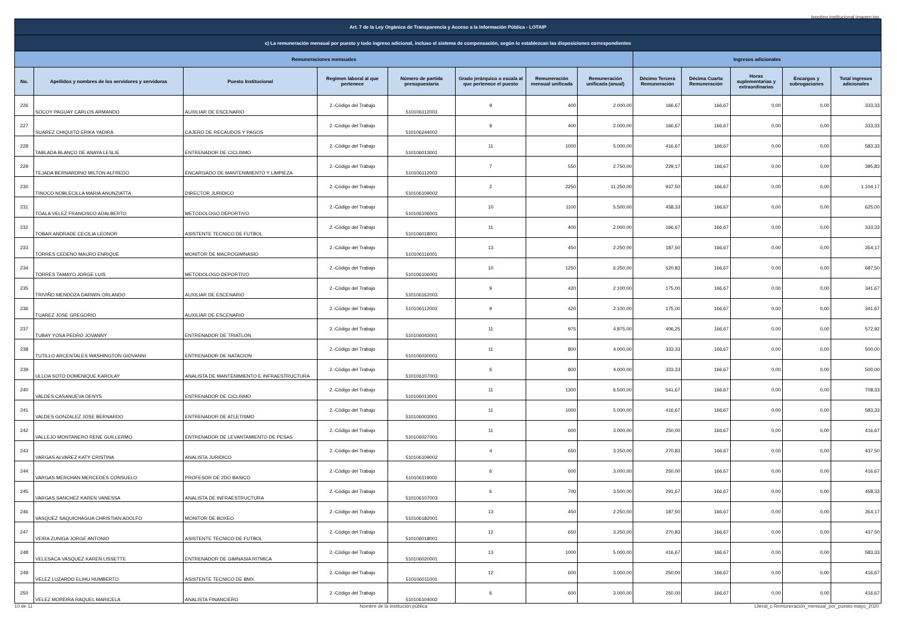logotipo institucional imagen jpg
| Art. 7 de la Ley Orgánica de Transparencia y Acceso a la Información Pública - LOTAIP | | | | | | | | | | | | |
| --- | --- | --- | --- | --- | --- | --- | --- | --- | --- | --- | --- | --- |
| c) La remuneración mensual por puesto y todo ingreso adicional, incluso el sistema de compensación, según lo establezcan las disposiciones correspondientes | | | | | | | | | | | | |
| Remuneraciones mensuales | | | | | | | | Ingresos adicionales | | | | |
| No. | Apellidos y nombres de los servidores y servidoras | Puesto Institucional | Regimen laboral al que pertenece | Número de partida presupuestaria | Grado jerárquico o escala al que pertenece el puesto | Remuneración mensual unificada | Remuneración unificada (anual) | Décimo Tercera Remuneración | Décima Cuarta Remuneración | Horas suplementarias y extraordinarias | Encargos y subrogaciones | Total ingresos adicionales |
| 226 | SOCOY PAGUAY CARLOS ARMANDO | AUXILIAR DE ESCENARIO | 2.-Código del Trabajo | 510106112003 | 9 | 400 | 2.000,00 | 166,67 | 166,67 | 0,00 | 0,00 | 333,33 |
| 227 | SUAREZ CHIQUITO ERIKA YADIRA | CAJERO DE RECAUDOS Y PAGOS | 2.-Código del Trabajo | 510106244002 | 9 | 400 | 2.000,00 | 166,67 | 166,67 | 0,00 | 0,00 | 333,33 |
| 228 | TABLADA BLANCO DE ANAYA LESLIE | ENTRENADOR DE CICLISMO | 2.-Código del Trabajo | 510106013001 | 11 | 1000 | 5.000,00 | 416,67 | 166,67 | 0,00 | 0,00 | 583,33 |
| 229 | TEJADA BERNARDINO MILTON ALFREDO | ENCARGADO DE MANTENIMIENTO Y LIMPIEZA | 2.-Código del Trabajo | 510106112003 | 7 | 550 | 2.750,00 | 229,17 | 166,67 | 0,00 | 0,00 | 395,83 |
| 230 | TINOCO NOBLECILLA MARIA ANUNZIATTA | DIRECTOR JURIDICO | 2.-Código del Trabajo | 510106109002 | 2 | 2250 | 11.250,00 | 937,50 | 166,67 | 0,00 | 0,00 | 1.104,17 |
| 231 | TOALA VELEZ FRANCISCO ADALBERTO | METODOLOGO DEPORTIVO | 2.-Código del Trabajo | 510106106001 | 10 | 1100 | 5.500,00 | 458,33 | 166,67 | 0,00 | 0,00 | 625,00 |
| 232 | TOBAR ANDRADE CECILIA LEONOR | ASISTENTE TECNICO DE FUTBOL | 2.-Código del Trabajo | 510106018001 | 11 | 400 | 2.000,00 | 166,67 | 166,67 | 0,00 | 0,00 | 333,33 |
| 233 | TORRES CEDENO MAURO ENRIQUE | MONITOR DE MACROGIMNASIO | 2.-Código del Trabajo | 510106116001 | 13 | 450 | 2.250,00 | 187,50 | 166,67 | 0,00 | 0,00 | 354,17 |
| 234 | TORRES TAMAYO JORGE LUIS | METODOLOGO DEPORTIVO | 2.-Código del Trabajo | 510106106001 | 10 | 1250 | 6.250,00 | 520,83 | 166,67 | 0,00 | 0,00 | 687,50 |
| 235 | TRIVIÑO MENDOZA DARWIN ORLANDO | AUXILIAR DE ESCENARIO | 2.-Código del Trabajo | 510106162003 | 9 | 420 | 2.100,00 | 175,00 | 166,67 | 0,00 | 0,00 | 341,67 |
| 236 | TUAREZ JOSE GREGORIO | AUXILIAR DE ESCENARIO | 2.-Código del Trabajo | 510106112003 | 9 | 420 | 2.100,00 | 175,00 | 166,67 | 0,00 | 0,00 | 341,67 |
| 237 | TUBAY YOSA PEDRO JOVANNY | ENTRENADOR DE TRIATLON | 2.-Código del Trabajo | 510106043001 | 11 | 975 | 4.875,00 | 406,25 | 166,67 | 0,00 | 0,00 | 572,92 |
| 238 | TUTILLO ARCENTALES WASHINGTON GIOVANNI | ENTRENADOR DE NATACION | 2.-Código del Trabajo | 510106030001 | 11 | 800 | 4.000,00 | 333,33 | 166,67 | 0,00 | 0,00 | 500,00 |
| 239 | ULLOA SOTO DOMENIQUE KAROLAY | ANALISTA DE MANTENIMIENTO E INFRAESTRUCTURA | 2.-Código del Trabajo | 510106107003 | 6 | 800 | 4.000,00 | 333,33 | 166,67 | 0,00 | 0,00 | 500,00 |
| 240 | VALDES CASANUEVA DENYS | ENTRENADOR DE CICLISMO | 2.-Código del Trabajo | 510106013001 | 11 | 1300 | 6.500,00 | 541,67 | 166,67 | 0,00 | 0,00 | 708,33 |
| 241 | VALDES GONZALEZ JOSE BERNARDO | ENTRENADOR DE ATLETISMO | 2.-Código del Trabajo | 510106003001 | 11 | 1000 | 5.000,00 | 416,67 | 166,67 | 0,00 | 0,00 | 583,33 |
| 242 | VALLEJO MONTANERO RENE GUILLERMO | ENTRENADOR DE LEVANTAMIENTO DE PESAS | 2.-Código del Trabajo | 510106027001 | 11 | 600 | 3.000,00 | 250,00 | 166,67 | 0,00 | 0,00 | 416,67 |
| 243 | VARGAS ALVAREZ KATY CRISTINA | ANALISTA JURIDICO | 2.-Código del Trabajo | 510106109002 | 4 | 650 | 3.250,00 | 270,83 | 166,67 | 0,00 | 0,00 | 437,50 |
| 244 | VARGAS MERCHAN MERCEDES CONSUELO | PROFESOR DE 2DO BASICO | 2.-Código del Trabajo | 510106119002 | 6 | 600 | 3.000,00 | 250,00 | 166,67 | 0,00 | 0,00 | 416,67 |
| 245 | VARGAS SANCHEZ KAREN VANESSA | ANALISTA DE INFRAESTRUCTURA | 2.-Código del Trabajo | 510106107003 | 6 | 700 | 3.500,00 | 291,67 | 166,67 | 0,00 | 0,00 | 458,33 |
| 246 | VASQUEZ SAQUICHAGUA CHRISTIAN ADOLFO | MONITOR DE BOXEO | 2.-Código del Trabajo | 510106182001 | 13 | 450 | 2.250,00 | 187,50 | 166,67 | 0,00 | 0,00 | 354,17 |
| 247 | VEIRA ZUNIGA JORGE ANTONIO | ASISTENTE TECNICO DE FUTBOL | 2.-Código del Trabajo | 510106018001 | 12 | 650 | 3.250,00 | 270,83 | 166,67 | 0,00 | 0,00 | 437,50 |
| 248 | VELESACA VASQUEZ KAREN LISSETTE | ENTRENADOR DE GIMNASIA RITMICA | 2.-Código del Trabajo | 510106020001 | 13 | 1000 | 5.000,00 | 416,67 | 166,67 | 0,00 | 0,00 | 583,33 |
| 249 | VELEZ LUZARDO ELIHU HUMBERTO | ASISTENTE TECNICO DE BMX | 2.-Código del Trabajo | 510106011001 | 12 | 600 | 3.000,00 | 250,00 | 166,67 | 0,00 | 0,00 | 416,67 |
| 250 | VELEZ MOREIRA RAQUEL MARICELA | ANALISTA FINANCIERO | 2.-Código del Trabajo | 510106104002 | 6 | 600 | 3.000,00 | 250,00 | 166,67 | 0,00 | 0,00 | 416,67 |
10 de 11 Nombre de la institución pública Literal_c-Remuneración_mensual_por_puesto-mayo_2020